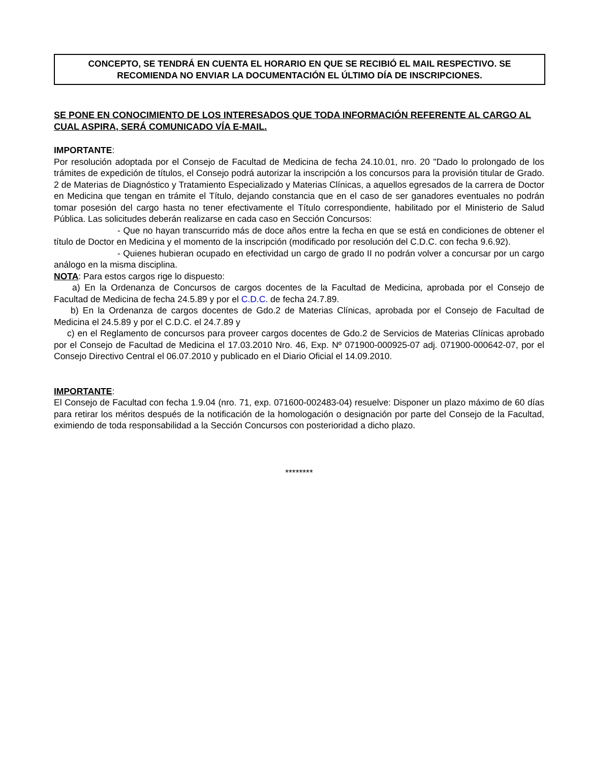CONCEPTO, SE TENDRÁ EN CUENTA EL HORARIO EN QUE SE RECIBIÓ EL MAIL RESPECTIVO. SE RECOMIENDA NO ENVIAR LA DOCUMENTACIÓN EL ÚLTIMO DÍA DE INSCRIPCIONES.
SE PONE EN CONOCIMIENTO DE LOS INTERESADOS QUE TODA INFORMACIÓN REFERENTE AL CARGO AL CUAL ASPIRA, SERÁ COMUNICADO VÍA E-MAIL.
IMPORTANTE:
Por resolución adoptada por el Consejo de Facultad de Medicina de fecha 24.10.01, nro. 20 "Dado lo prolongado de los trámites de expedición de títulos, el Consejo podrá autorizar la inscripción a los concursos para la provisión titular de Grado. 2 de Materias de Diagnóstico y Tratamiento Especializado y Materias Clínicas, a aquellos egresados de la carrera de Doctor en Medicina que tengan en trámite el Título, dejando constancia que en el caso de ser ganadores eventuales no podrán tomar posesión del cargo hasta no tener efectivamente el Título correspondiente, habilitado por el Ministerio de Salud Pública. Las solicitudes deberán realizarse en cada caso en Sección Concursos:
- Que no hayan transcurrido más de doce años entre la fecha en que se está en condiciones de obtener el título de Doctor en Medicina y el momento de la inscripción (modificado por resolución del C.D.C. con fecha 9.6.92).
- Quienes hubieran ocupado en efectividad un cargo de grado II no podrán volver a concursar por un cargo análogo en la misma disciplina.
NOTA: Para estos cargos rige lo dispuesto:
a) En la Ordenanza de Concursos de cargos docentes de la Facultad de Medicina, aprobada por el Consejo de Facultad de Medicina de fecha 24.5.89 y por el C.D.C. de fecha 24.7.89.
b) En la Ordenanza de cargos docentes de Gdo.2 de Materias Clínicas, aprobada por el Consejo de Facultad de Medicina el 24.5.89 y por el C.D.C. el 24.7.89 y
c) en el Reglamento de concursos para proveer cargos docentes de Gdo.2 de Servicios de Materias Clínicas aprobado por el Consejo de Facultad de Medicina el 17.03.2010 Nro. 46, Exp. Nº 071900-000925-07 adj. 071900-000642-07, por el Consejo Directivo Central el 06.07.2010 y publicado en el Diario Oficial el 14.09.2010.
IMPORTANTE:
El Consejo de Facultad con fecha 1.9.04 (nro. 71, exp. 071600-002483-04) resuelve: Disponer un plazo máximo de 60 días para retirar los méritos después de la notificación de la homologación o designación por parte del Consejo de la Facultad, eximiendo de toda responsabilidad a la Sección Concursos con posterioridad a dicho plazo.
********